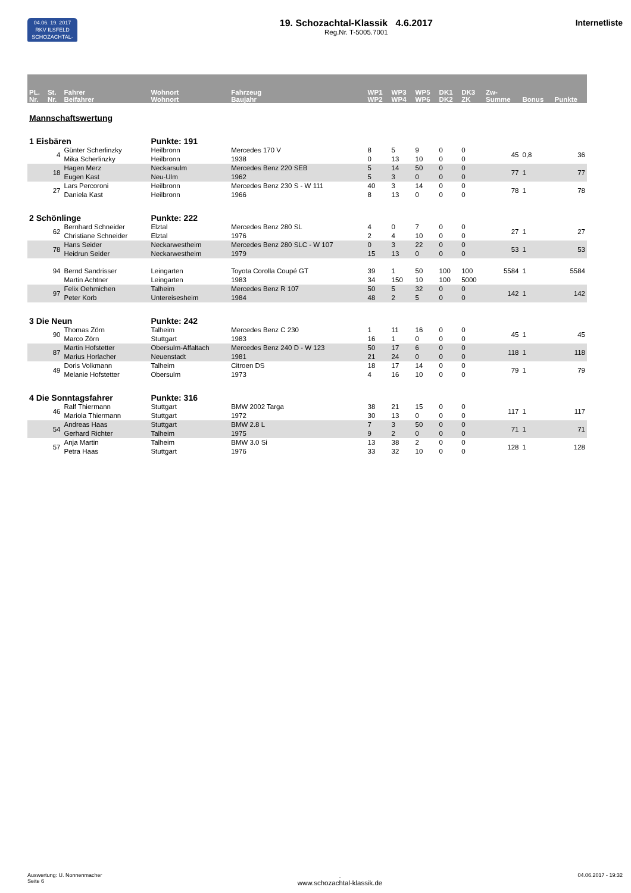04.06. 19. 2017
RKV ILSFELD
SCHOZACHTAL-KLASSIK
19. Schozachtal-Klassik 4.6.2017
Reg.Nr. T-5005.7001
Internetliste
| PL. Nr. | St. Nr. | Fahrer Beifahrer | Wohnort Wohnort | Fahrzeug Baujahr | WP1 WP2 | WP3 WP4 | WP5 WP6 | DK1 DK2 | DK3 ZK | Zw- Summe | Bonus | Punkte |
| --- | --- | --- | --- | --- | --- | --- | --- | --- | --- | --- | --- | --- |
| Mannschaftswertung | | | | | | | | | | | | |
| 1 Eisbären | | | Punkte: 191 | | | | | | | | | |
| | 4 | Günter Scherlinzky Mika Scherlinzky | Heilbronn Heilbronn | Mercedes 170 V 1938 | 8 0 | 5 13 | 9 10 | 0 0 | 0 0 | 45 | 0,8 | 36 |
| | 18 | Hagen Merz Eugen Kast | Neckarsulm Neu-Ulm | Mercedes Benz 220 SEB 1962 | 5 5 | 14 3 | 50 0 | 0 0 | 0 0 | 77 | 1 | 77 |
| | 27 | Lars Percoroni Daniela Kast | Heilbronn Heilbronn | Mercedes Benz 230 S - W 111 1966 | 40 8 | 3 13 | 14 0 | 0 0 | 0 0 | 78 | 1 | 78 |
| 2 Schönlinge | | | Punkte: 222 | | | | | | | | | |
| | 62 | Bernhard Schneider Christiane Schneider | Elztal Elztal | Mercedes Benz 280 SL 1976 | 4 2 | 0 4 | 7 10 | 0 0 | 0 0 | 27 | 1 | 27 |
| | 78 | Hans Seider Heidrun Seider | Neckarwestheim Neckarwestheim | Mercedes Benz 280 SLC - W 107 1979 | 0 15 | 3 13 | 22 0 | 0 0 | 0 0 | 53 | 1 | 53 |
| | 94 | Bernd Sandrisser Martin Achtner | Leingarten Leingarten | Toyota Corolla Coupé GT 1983 | 39 34 | 1 150 | 50 10 | 100 100 | 100 5000 | 5584 | 1 | 5584 |
| | 97 | Felix Oehmichen Peter Korb | Talheim Untereisesheim | Mercedes Benz R 107 1984 | 50 48 | 5 2 | 32 5 | 0 0 | 0 0 | 142 | 1 | 142 |
| 3 Die Neun | | | Punkte: 242 | | | | | | | | | |
| | 90 | Thomas Zörn Marco Zörn | Talheim Stuttgart | Mercedes Benz C 230 1983 | 1 16 | 11 1 | 16 0 | 0 0 | 0 0 | 45 | 1 | 45 |
| | 87 | Martin Hofstetter Marius Horlacher | Obersulm-Affaltach Neuenstadt | Mercedes Benz 240 D - W 123 1981 | 50 21 | 17 24 | 6 0 | 0 0 | 0 0 | 118 | 1 | 118 |
| | 49 | Doris Volkmann Melanie Hofstetter | Talheim Obersulm | Citroen DS 1973 | 18 4 | 17 16 | 14 10 | 0 0 | 0 0 | 79 | 1 | 79 |
| 4 Die Sonntagsfahrer | | | Punkte: 316 | | | | | | | | | |
| | 46 | Ralf Thiermann Mariola Thiermann | Stuttgart Stuttgart | BMW 2002 Targa 1972 | 38 30 | 21 13 | 15 0 | 0 0 | 0 0 | 117 | 1 | 117 |
| | 54 | Andreas Haas Gerhard Richter | Stuttgart Talheim | BMW 2.8 L 1975 | 7 9 | 3 2 | 50 0 | 0 0 | 0 0 | 71 | 1 | 71 |
| | 57 | Anja Martin Petra Haas | Talheim Stuttgart | BMW 3.0 Si 1976 | 13 33 | 38 32 | 2 10 | 0 0 | 0 0 | 128 | 1 | 128 |
Auswertung: U. Nonnenmacher
Seite 6
.
www.schozachtal-klassik.de
04.06.2017 - 19:32